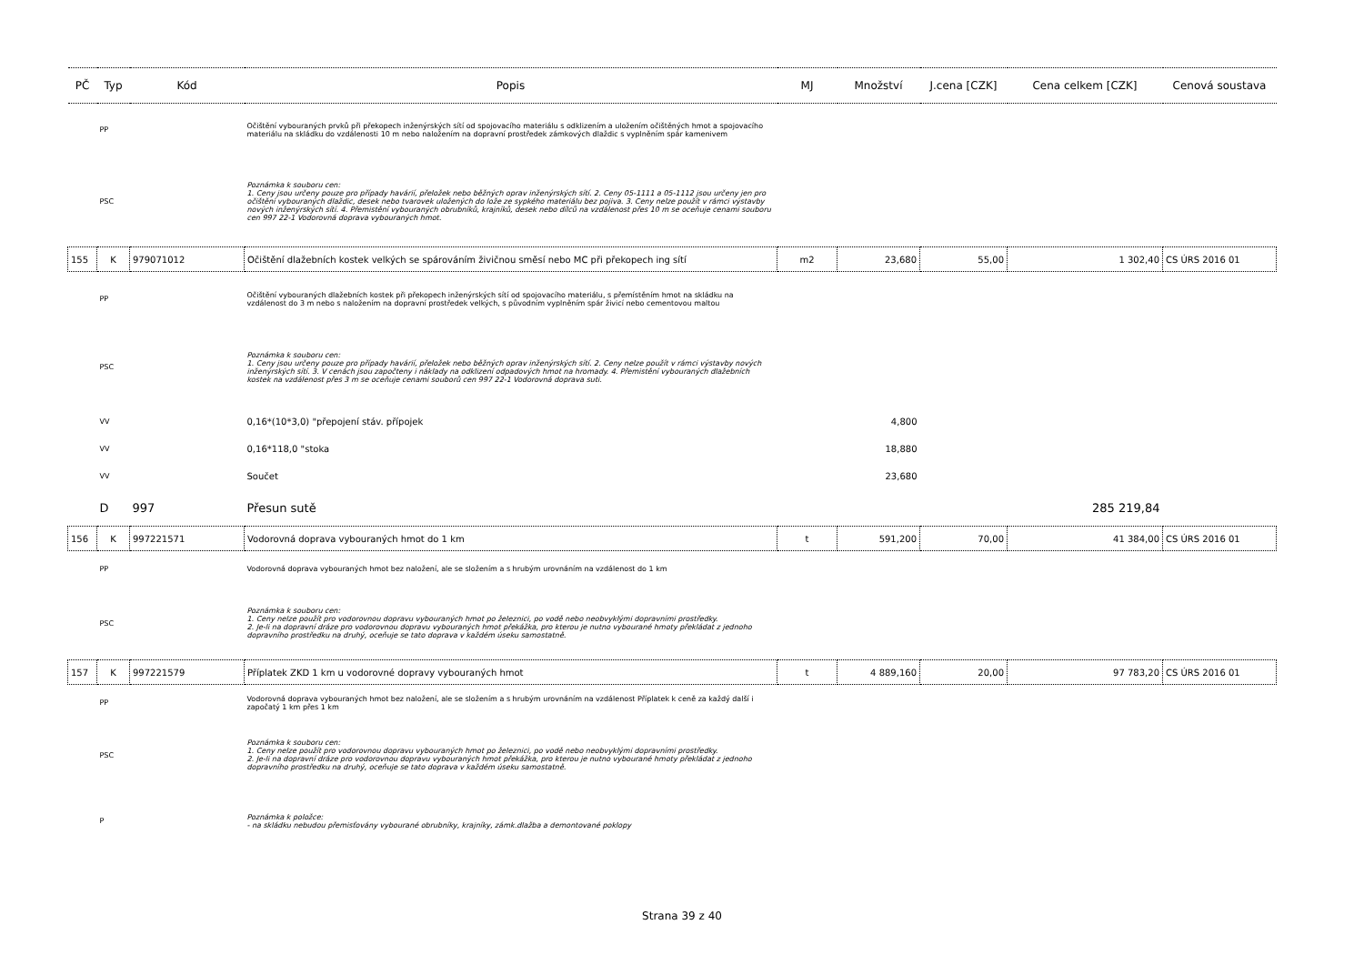| PČ | Typ | Kód | Popis | MJ | Množství | J.cena [CZK] | Cena celkem [CZK] | Cenová soustava |
| --- | --- | --- | --- | --- | --- | --- | --- | --- |
| | PP | | Očištění vybouraných prvků při překopech inženýrských sítí od spojovacího materiálu s odklizením a uložením očištěných hmot a spojovacího materiálu na skládku do vzdálenosti 10 m nebo naložením na dopravní prostředek zámkových dlaždic s vyplněním spár kamenivem | | | | | |
| | PSC | | Poznámka k souboru cen: 1. Ceny jsou určeny pouze pro případy havárií, přeložek nebo běžných oprav inženýrských sítí. 2. Ceny 05-1111 a 05-1112 jsou určeny jen pro očištění vybouraných dlaždic, desek nebo tvarovek uložených do lože ze sypkého materiálu bez pojiva. 3. Ceny nelze použít v rámci výstavby nových inženýrských sítí. 4. Přemistění vybouraných obrubníků, krajníků, desek nebo dílců na vzdálenost přes 10 m se oceňuje cenami souboru cen 997 22-1 Vodorovná doprava vybouraných hmot. | | | | | |
| 155 | K | 979071012 | Očištění dlažebních kostek velkých se spárováním živičnou směsí nebo MC při překopech ing sítí | m2 | 23,680 | 55,00 | 1 302,40 | CS ÚRS 2016 01 |
| | PP | | Očištění vybouraných dlažebních kostek při překopech inženýrských sítí od spojovacího materiálu, s přemístěním hmot na skládku na vzdálenost do 3 m nebo s naložením na dopravní prostředek velkých, s původním vyplněním spár živicí nebo cementovou maltou | | | | | |
| | PSC | | Poznámka k souboru cen: 1. Ceny jsou určeny pouze pro případy havárií, přeložek nebo běžných oprav inženýrských sítí. 2. Ceny nelze použít v rámci výstavby nových inženýrských sítí. 3. V cenách jsou započteny i náklady na odklizení odpadových hmot na hromady. 4. Přemistění vybouraných dlažebních kostek na vzdálenost přes 3 m se oceňuje cenami souborů cen 997 22-1 Vodorovná doprava suti. | | | | | |
| | VV | | 0,16*(10*3,0) "přepojení stáv. přípojek | | 4,800 | | | |
| | VV | | 0,16*118,0 "stoka | | 18,880 | | | |
| | VV | | Součet | | 23,680 | | | |
| | D | 997 | Přesun sutě | | | | 285 219,84 | |
| 156 | K | 997221571 | Vodorovná doprava vybouraných hmot do 1 km | t | 591,200 | 70,00 | 41 384,00 | CS ÚRS 2016 01 |
| | PP | | Vodorovná doprava vybouraných hmot bez naložení, ale se složením a s hrubým urovnáním na vzdálenost do 1 km | | | | | |
| | PSC | | Poznámka k souboru cen: 1. Ceny nelze použít pro vodorovnou dopravu vybouraných hmot po železnici, po vodě nebo neobvyklými dopravními prostředky. 2. Je-li na dopravní dráze pro vodorovnou dopravu vybouraných hmot překážka, pro kterou je nutno vybourané hmoty překládat z jednoho dopravního prostředku na druhý, oceňuje se tato doprava v každém úseku samostatně. | | | | | |
| 157 | K | 997221579 | Příplatek ZKD 1 km u vodorovné dopravy vybouraných hmot | t | 4 889,160 | 20,00 | 97 783,20 | CS ÚRS 2016 01 |
| | PP | | Vodorovná doprava vybouraných hmot bez naložení, ale se složením a s hrubým urovnáním na vzdálenost Příplatek k ceně za každý další i započatý 1 km přes 1 km | | | | | |
| | PSC | | Poznámka k souboru cen: 1. Ceny nelze použít pro vodorovnou dopravu vybouraných hmot po železnici, po vodě nebo neobvyklými dopravními prostředky. 2. Je-li na dopravní dráze pro vodorovnou dopravu vybouraných hmot překážka, pro kterou je nutno vybourané hmoty překládat z jednoho dopravního prostředku na druhý, oceňuje se tato doprava v každém úseku samostatně. | | | | | |
| | P | | Poznámka k položce: - na skládku nebudou přemisťovány vybourané obrubníky, krajníky, zámk.dlažba a demontované poklopy | | | | | |
Strana 39 z 40